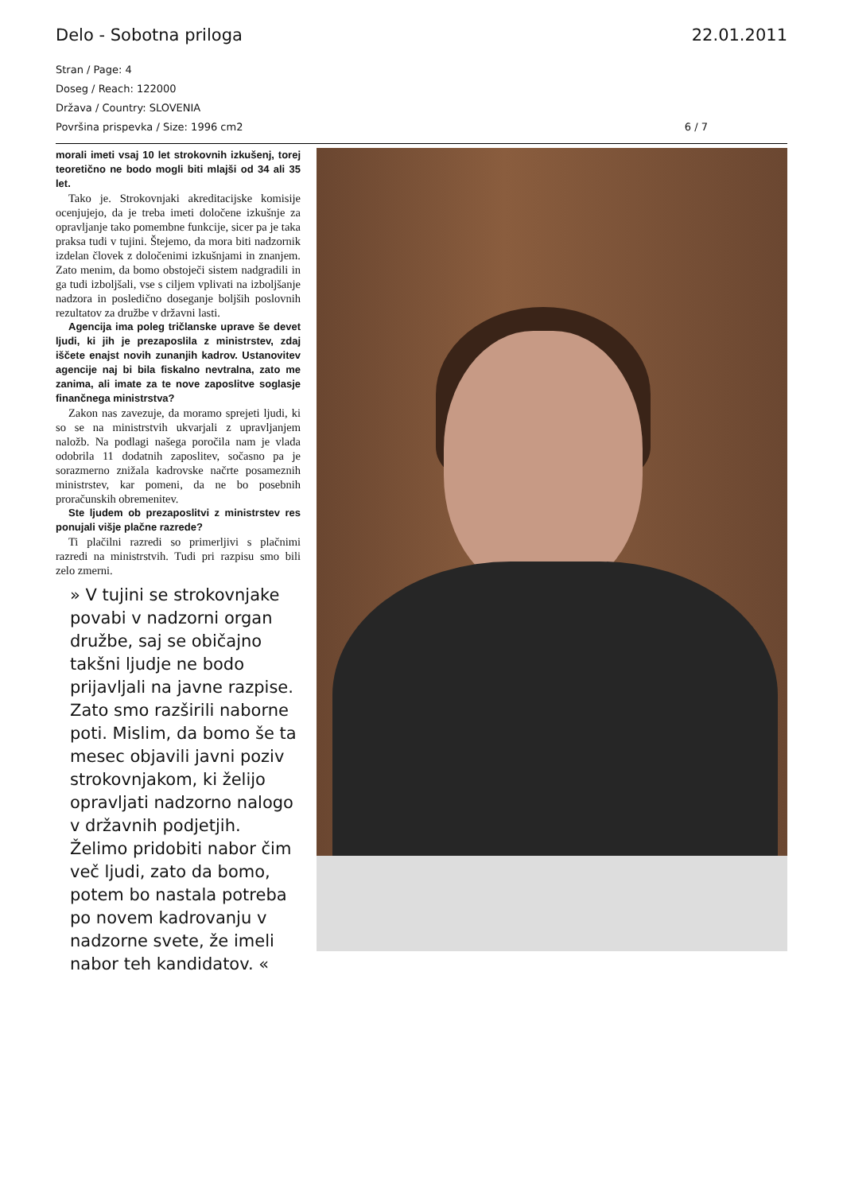Delo - Sobotna priloga 22.01.2011
Stran / Page: 4
Doseg / Reach: 122000
Država / Country: SLOVENIA
Površina prispevka / Size: 1996 cm2 6 / 7
morali imeti vsaj 10 let strokovnih izkušenj, torej teoretično ne bodo mogli biti mlajši od 34 ali 35 let.
Tako je. Strokovnjaki akreditacijske komisije ocenjujejo, da je treba imeti določene izkušnje za opravljanje tako pomembne funkcije, sicer pa je taka praksa tudi v tujini. Štejemo, da mora biti nadzornik izdelan človek z določenimi izkušnjami in znanjem. Zato menim, da bomo obstoječi sistem nadgradili in ga tudi izboljšali, vse s ciljem vplivati na izboljšanje nadzora in posledično doseganje boljših poslovnih rezultatov za družbe v državni lasti.
Agencija ima poleg tričlanske uprave še devet ljudi, ki jih je prezaposlila z ministrstev, zdaj iščete enajst novih zunanjih kadrov. Ustanovitev agencije naj bi bila fiskalno nevtralna, zato me zanima, ali imate za te nove zaposlitve soglasje finančnega ministrstva?
Zakon nas zavezuje, da moramo sprejeti ljudi, ki so se na ministrstvih ukvarjali z upravljanjem naložb. Na podlagi našega poročila nam je vlada odobrila 11 dodatnih zaposlitev, sočasno pa je sorazmerno znižala kadrovske načrte posameznih ministrstev, kar pomeni, da ne bo posebnih proračunskih obremenitev.
Ste ljudem ob prezaposlitvi z ministrstev res ponujali višje plačne razrede?
Ti plačilni razredi so primerljivi s plačnimi razredi na ministrstvih. Tudi pri razpisu smo bili zelo zmerni.
» V tujini se strokovnjake povabi v nadzorni organ družbe, saj se običajno takšni ljudje ne bodo prijavljali na javne razpise. Zato smo razširili naborne poti. Mislim, da bomo še ta mesec objavili javni poziv strokovnjakom, ki želijo opravljati nadzorno nalogo v državnih podjetjih. Želimo pridobiti nabor čim več ljudi, zato da bomo, potem bo nastala potreba po novem kadrovanju v nadzorne svete, že imeli nabor teh kandidatov. «